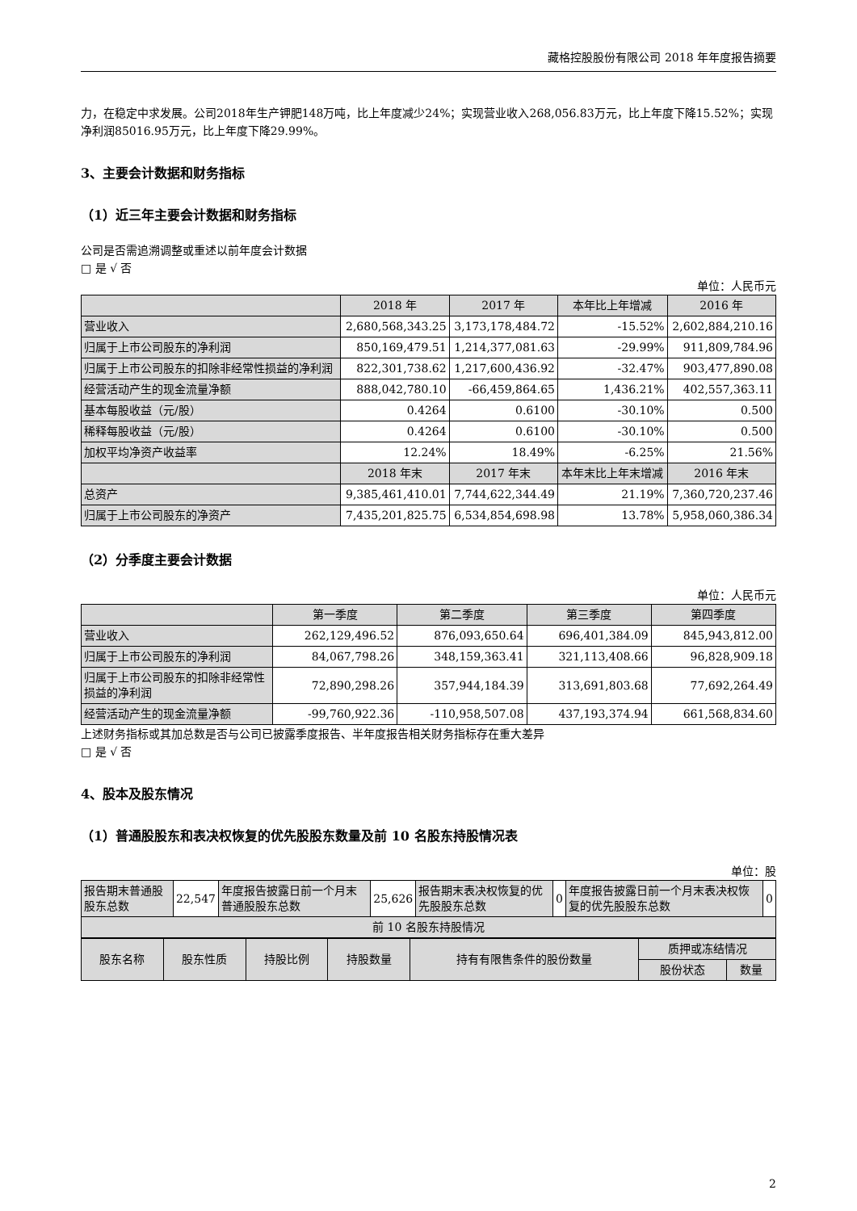藏格控股股份有限公司 2018 年年度报告摘要
力，在稳定中求发展。公司2018年生产钾肥148万吨，比上年度减少24%；实现营业收入268,056.83万元，比上年度下降15.52%；实现净利润85016.95万元，比上年度下降29.99%。
3、主要会计数据和财务指标
（1）近三年主要会计数据和财务指标
公司是否需追溯调整或重述以前年度会计数据
□ 是 √ 否
单位：人民币元
| | 2018 年 | 2017 年 | 本年比上年增减 | 2016 年 |
| --- | --- | --- | --- | --- |
| 营业收入 | 2,680,568,343.25 | 3,173,178,484.72 | -15.52% | 2,602,884,210.16 |
| 归属于上市公司股东的净利润 | 850,169,479.51 | 1,214,377,081.63 | -29.99% | 911,809,784.96 |
| 归属于上市公司股东的扣除非经常性损益的净利润 | 822,301,738.62 | 1,217,600,436.92 | -32.47% | 903,477,890.08 |
| 经营活动产生的现金流量净额 | 888,042,780.10 | -66,459,864.65 | 1,436.21% | 402,557,363.11 |
| 基本每股收益（元/股） | 0.4264 | 0.6100 | -30.10% | 0.500 |
| 稀释每股收益（元/股） | 0.4264 | 0.6100 | -30.10% | 0.500 |
| 加权平均净资产收益率 | 12.24% | 18.49% | -6.25% | 21.56% |
| | 2018 年末 | 2017 年末 | 本年末比上年末增减 | 2016 年末 |
| 总资产 | 9,385,461,410.01 | 7,744,622,344.49 | 21.19% | 7,360,720,237.46 |
| 归属于上市公司股东的净资产 | 7,435,201,825.75 | 6,534,854,698.98 | 13.78% | 5,958,060,386.34 |
（2）分季度主要会计数据
单位：人民币元
| | 第一季度 | 第二季度 | 第三季度 | 第四季度 |
| --- | --- | --- | --- | --- |
| 营业收入 | 262,129,496.52 | 876,093,650.64 | 696,401,384.09 | 845,943,812.00 |
| 归属于上市公司股东的净利润 | 84,067,798.26 | 348,159,363.41 | 321,113,408.66 | 96,828,909.18 |
| 归属于上市公司股东的扣除非经常性损益的净利润 | 72,890,298.26 | 357,944,184.39 | 313,691,803.68 | 77,692,264.49 |
| 经营活动产生的现金流量净额 | -99,760,922.36 | -110,958,507.08 | 437,193,374.94 | 661,568,834.60 |
上述财务指标或其加总数是否与公司已披露季度报告、半年度报告相关财务指标存在重大差异
□ 是 √ 否
4、股本及股东情况
（1）普通股股东和表决权恢复的优先股股东数量及前 10 名股东持股情况表
单位：股
| 报告期末普通股股东总数 | 22,547 | 年度报告披露日前一个月末普通股股东总数 | 25,626 | 报告期末表决权恢复的优先股股东总数 | 0 | 年度报告披露日前一个月末表决权恢复的优先股股东总数 | 0 |
| 前 10 名股东持股情况 | | | | | | | |
| 股东名称 | 股东性质 | 持股比例 | 持股数量 | 持有有限售条件的股份数量 | 质押或冻结情况 | |
| --- | --- | --- | --- | --- | --- | --- |
| | | | | | 股份状态 | 数量 |
2